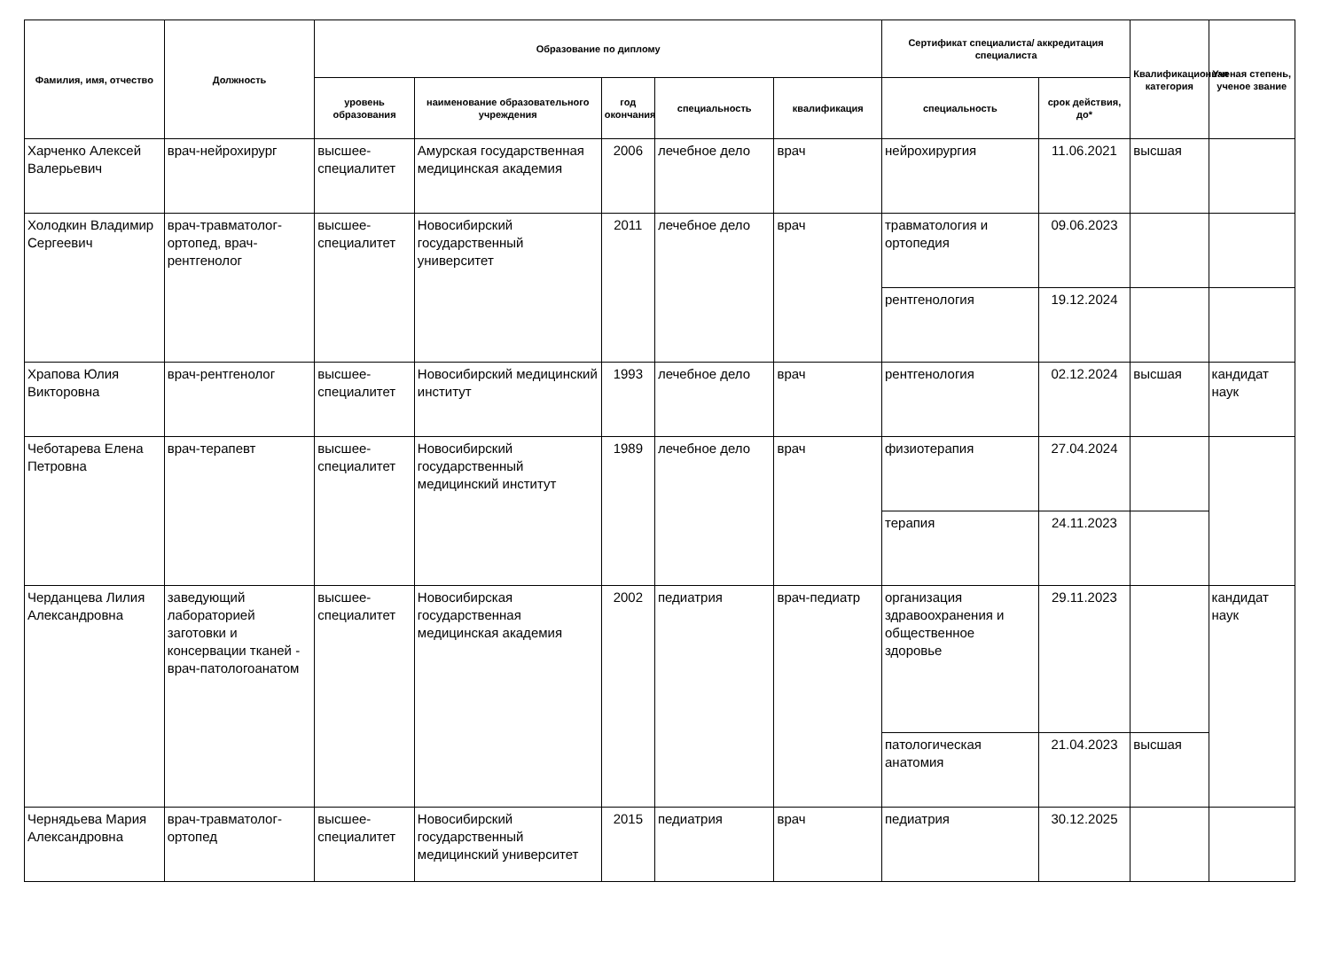| Фамилия, имя, отчество | Должность | Образование по диплому | | | | | Сертификат специалиста/ аккредитация специалиста | | Квалификационная категория | Ученая степень, ученое звание |
| --- | --- | --- | --- | --- | --- | --- | --- | --- | --- | --- |
| | | уровень образования | наименование образовательного учреждения | год окончания | специальность | квалификация | специальность | срок действия, до* | | |
| Харченко Алексей Валерьевич | врач-нейрохирург | высшее-специалитет | Амурская государственная медицинская академия | 2006 | лечебное дело | врач | нейрохирургия | 11.06.2021 | высшая | |
| Холодкин Владимир Сергеевич | врач-травматолог-ортопед, врач-рентгенолог | высшее-специалитет | Новосибирский государственный университет | 2011 | лечебное дело | врач | травматология и ортопедия | 09.06.2023 | | |
| | | | | | | | рентгенология | 19.12.2024 | | |
| Храпова Юлия Викторовна | врач-рентгенолог | высшее-специалитет | Новосибирский медицинский институт | 1993 | лечебное дело | врач | рентгенология | 02.12.2024 | высшая | кандидат наук |
| Чеботарева Елена Петровна | врач-терапевт | высшее-специалитет | Новосибирский государственный медицинский институт | 1989 | лечебное дело | врач | физиотерапия | 27.04.2024 | | |
| | | | | | | | терапия | 24.11.2023 | | |
| Черданцева Лилия Александровна | заведующий лабораторией заготовки и консервации тканей - врач-патологоанатом | высшее-специалитет | Новосибирская государственная медицинская академия | 2002 | педиатрия | врач-педиатр | организация здравоохранения и общественное здоровье | 29.11.2023 | | кандидат наук |
| | | | | | | | патологическая анатомия | 21.04.2023 | высшая | |
| Чернядьева Мария Александровна | врач-травматолог-ортопед | высшее-специалитет | Новосибирский государственный медицинский университет | 2015 | педиатрия | врач | педиатрия | 30.12.2025 | | |